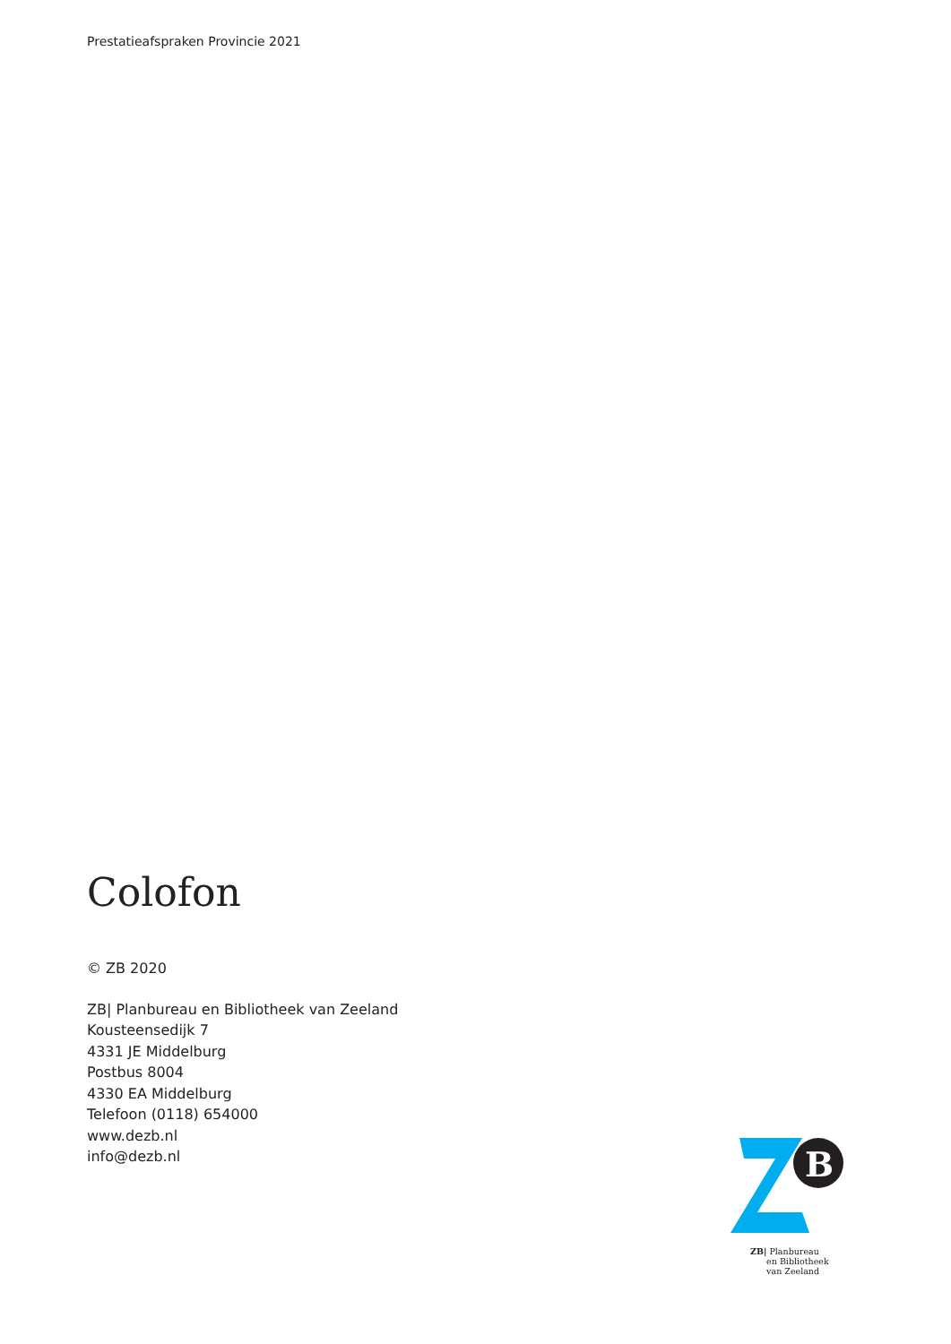Prestatieafspraken Provincie 2021
Colofon
© ZB 2020
ZB| Planbureau en Bibliotheek van Zeeland
Kousteensedijk 7
4331 JE Middelburg
Postbus 8004
4330 EA Middelburg
Telefoon (0118) 654000
www.dezb.nl
info@dezb.nl
B
ZB| Planbureau
en Bibliotheek
van Zeeland